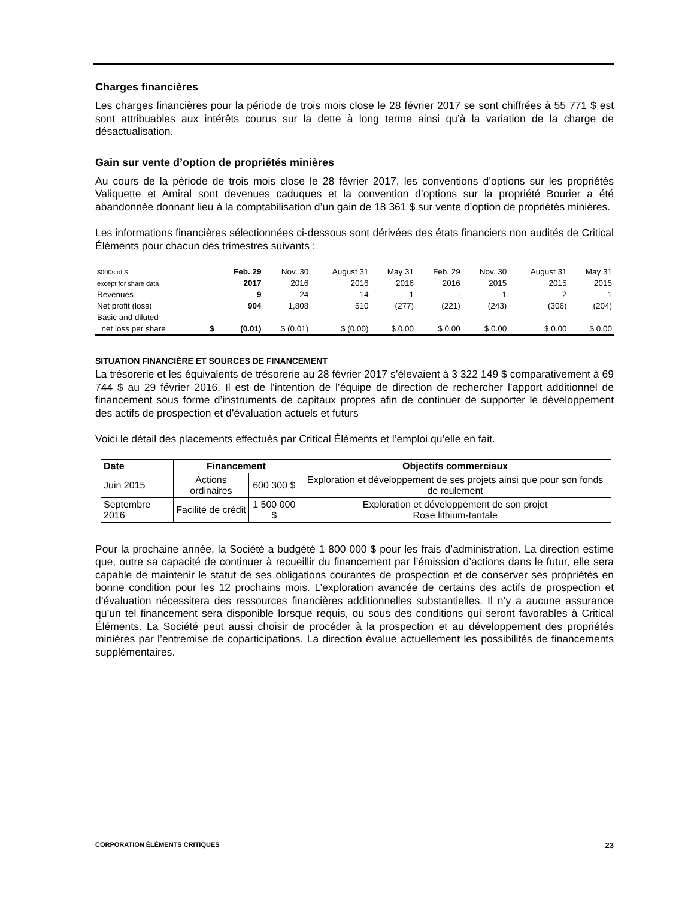Charges financières
Les charges financières pour la période de trois mois close le 28 février 2017 se sont chiffrées à 55 771 $ est sont attribuables aux intérêts courus sur la dette à long terme ainsi qu’à la variation de la charge de désactualisation.
Gain sur vente d’option de propriétés minières
Au cours de la période de trois mois close le 28 février 2017, les conventions d’options sur les propriétés Valiquette et Amiral sont devenues caduques et la convention d’options sur la propriété Bourier a été abandonnée donnant lieu à la comptabilisation d’un gain de 18 361 $ sur vente d’option de propriétés minières.
Les informations financières sélectionnées ci-dessous sont dérivées des états financiers non audités de Critical Éléments pour chacun des trimestres suivants :
| $000s of $ | | Feb. 29 | Nov. 30 | August 31 | May 31 | Feb. 29 | Nov. 30 | August 31 | May 31 |
| except for share data | | 2017 | 2016 | 2016 | 2016 | 2016 | 2015 | 2015 | 2015 |
| Revenues | | 9 | 24 | 14 | 1 | - | 1 | 2 | 1 |
| Net profit (loss) | | 904 | 1,808 | 510 | (277) | (221) | (243) | (306) | (204) |
| Basic and diluted | | | | | | | | | |
| net loss per share | $ | (0.01) | $ (0.01) | $ (0.00) | $ 0.00 | $ 0.00 | $ 0.00 | $ 0.00 | $ 0.00 |
SITUATION FINANCIÈRE ET SOURCES DE FINANCEMENT
La trésorerie et les équivalents de trésorerie au 28 février 2017 s’élevaient à 3 322 149 $ comparativement à 69 744 $ au 29 février 2016. Il est de l’intention de l’équipe de direction de rechercher l’apport additionnel de financement sous forme d’instruments de capitaux propres afin de continuer de supporter le développement des actifs de prospection et d’évaluation actuels et futurs
Voici le détail des placements effectués par Critical Éléments et l’emploi qu’elle en fait.
| Date | Financement | | Objectifs commerciaux |
| --- | --- | --- | --- |
| Juin 2015 | Actions ordinaires | 600 300 $ | Exploration et développement de ses projets ainsi que pour son fonds de roulement |
| Septembre 2016 | Facilité de crédit | 1 500 000 $ | Exploration et développement de son projet Rose lithium-tantale |
Pour la prochaine année, la Société a budgété 1 800 000 $ pour les frais d’administration. La direction estime que, outre sa capacité de continuer à recueillir du financement par l’émission d’actions dans le futur, elle sera capable de maintenir le statut de ses obligations courantes de prospection et de conserver ses propriétés en bonne condition pour les 12 prochains mois. L’exploration avancée de certains des actifs de prospection et d’évaluation nécessitera des ressources financières additionnelles substantielles. Il n’y a aucune assurance qu’un tel financement sera disponible lorsque requis, ou sous des conditions qui seront favorables à Critical Éléments. La Société peut aussi choisir de procéder à la prospection et au développement des propriétés minières par l’entremise de coparticipations. La direction évalue actuellement les possibilités de financements supplémentaires.
CORPORATION ÉLÉMENTS CRITIQUES 23